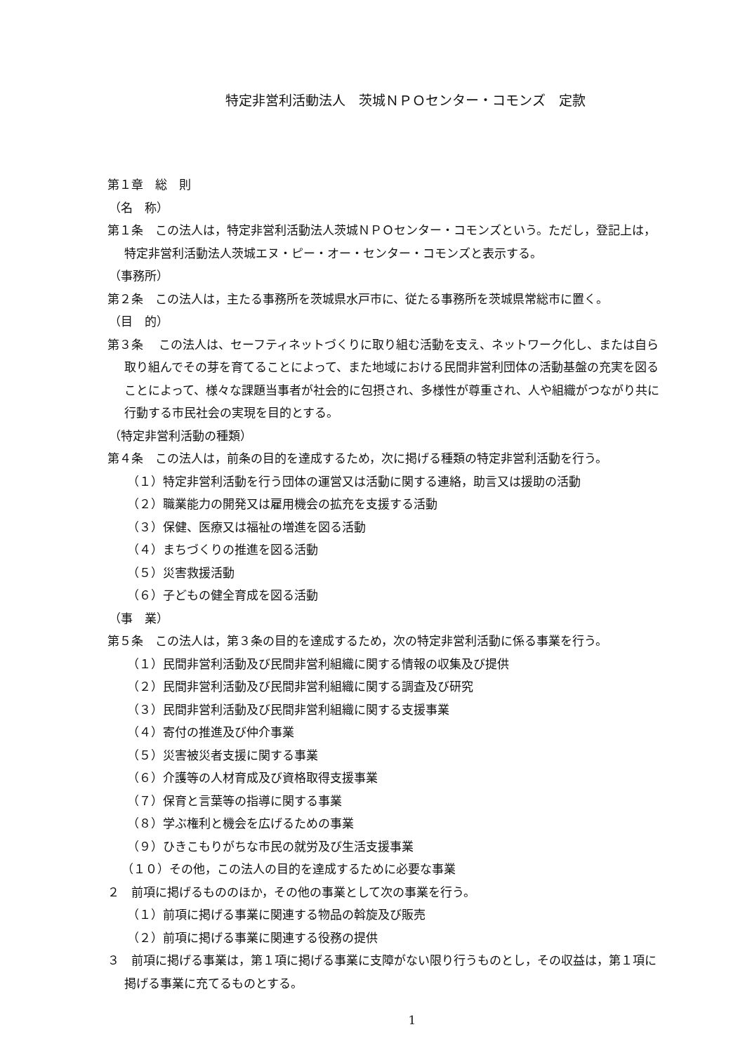特定非営利活動法人　茨城ＮＰＯセンター・コモンズ　定款
第１章　総　則
（名　称）
第１条　この法人は，特定非営利活動法人茨城ＮＰＯセンター・コモンズという。ただし，登記上は，特定非営利活動法人茨城エヌ・ピー・オー・センター・コモンズと表示する。
（事務所）
第２条　この法人は，主たる事務所を茨城県水戸市に、従たる事務所を茨城県常総市に置く。
（目　的）
第３条　 この法人は、セーフティネットづくりに取り組む活動を支え、ネットワーク化し、または自ら取り組んでその芽を育てることによって、また地域における民間非営利団体の活動基盤の充実を図ることによって、様々な課題当事者が社会的に包摂され、多様性が尊重され、人や組織がつながり共に行動する市民社会の実現を目的とする。
（特定非営利活動の種類）
第４条　この法人は，前条の目的を達成するため，次に掲げる種類の特定非営利活動を行う。
（１）特定非営利活動を行う団体の運営又は活動に関する連絡，助言又は援助の活動
（２）職業能力の開発又は雇用機会の拡充を支援する活動
（３）保健、医療又は福祉の増進を図る活動
（４）まちづくりの推進を図る活動
（５）災害救援活動
（６）子どもの健全育成を図る活動
（事　業）
第５条　この法人は，第３条の目的を達成するため，次の特定非営利活動に係る事業を行う。
（１）民間非営利活動及び民間非営利組織に関する情報の収集及び提供
（２）民間非営利活動及び民間非営利組織に関する調査及び研究
（３）民間非営利活動及び民間非営利組織に関する支援事業
（４）寄付の推進及び仲介事業
（５）災害被災者支援に関する事業
（６）介護等の人材育成及び資格取得支援事業
（７）保育と言葉等の指導に関する事業
（８）学ぶ権利と機会を広げるための事業
（９）ひきこもりがちな市民の就労及び生活支援事業
（１０）その他，この法人の目的を達成するために必要な事業
２　前項に掲げるもののほか，その他の事業として次の事業を行う。
（１）前項に掲げる事業に関連する物品の斡旋及び販売
（２）前項に掲げる事業に関連する役務の提供
３　前項に掲げる事業は，第１項に掲げる事業に支障がない限り行うものとし，その収益は，第１項に掲げる事業に充てるものとする。
1